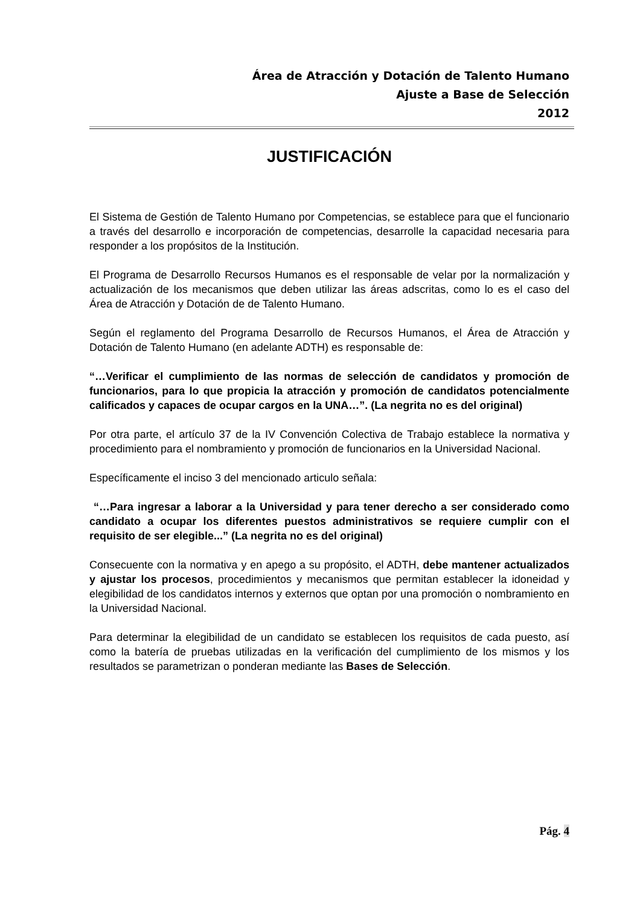Área de Atracción y Dotación de Talento Humano
Ajuste a Base de Selección
2012
JUSTIFICACIÓN
El Sistema de Gestión de Talento Humano por Competencias, se establece para que el funcionario a través del desarrollo e incorporación de competencias, desarrolle la capacidad necesaria para responder a los propósitos de la Institución.
El Programa de Desarrollo Recursos Humanos es el responsable de velar por la normalización y actualización de los mecanismos que deben utilizar las áreas adscritas, como lo es el caso del Área de Atracción y Dotación de de Talento Humano.
Según el reglamento del Programa Desarrollo de Recursos Humanos, el Área de Atracción y Dotación de Talento Humano (en adelante ADTH) es responsable de:
“…Verificar el cumplimiento de las normas de selección de candidatos y promoción de funcionarios, para lo que propicia la atracción y promoción de candidatos potencialmente calificados y capaces de ocupar cargos en la UNA…”. (La negrita no es del original)
Por otra parte, el artículo 37 de la IV Convención Colectiva de Trabajo establece la normativa y procedimiento para el nombramiento y promoción de funcionarios en la Universidad Nacional.
Específicamente el inciso 3 del mencionado articulo señala:
“…Para ingresar a laborar a la Universidad y para tener derecho a ser considerado como candidato a ocupar los diferentes puestos administrativos se requiere cumplir con el requisito de ser elegible...” (La negrita no es del original)
Consecuente con la normativa y en apego a su propósito, el ADTH, debe mantener actualizados y ajustar los procesos, procedimientos y mecanismos que permitan establecer la idoneidad y elegibilidad de los candidatos internos y externos que optan por una promoción o nombramiento en la Universidad Nacional.
Para determinar la elegibilidad de un candidato se establecen los requisitos de cada puesto, así como la batería de pruebas utilizadas en la verificación del cumplimiento de los mismos y los resultados se parametrizan o ponderan mediante las Bases de Selección.
Pág. 4